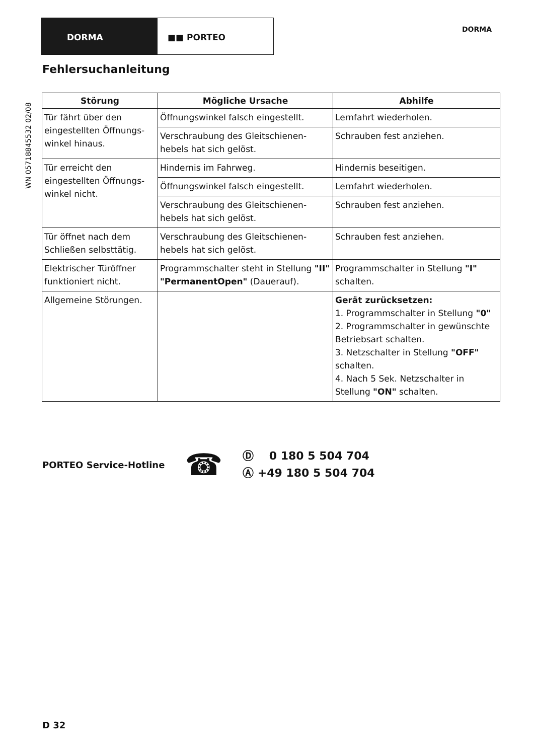DORMA ■■ PORTEO
DORMA
WN 05718845532 02/08
Fehlersuchanleitung
| Störung | Mögliche Ursache | Abhilfe |
| --- | --- | --- |
| Tür fährt über den eingestellten Öffnungs­winkel hinaus. | Öffnungswinkel falsch eingestellt. | Lernfahrt wiederholen. |
| | Verschraubung des Gleitschienen­hebels hat sich gelöst. | Schrauben fest anziehen. |
| Tür erreicht den eingestellten Öffnungs­winkel nicht. | Hindernis im Fahrweg. | Hindernis beseitigen. |
| | Öffnungswinkel falsch eingestellt. | Lernfahrt wiederholen. |
| | Verschraubung des Gleitschienen­hebels hat sich gelöst. | Schrauben fest anziehen. |
| Tür öffnet nach dem Schließen selbsttätig. | Verschraubung des Gleitschienen­hebels hat sich gelöst. | Schrauben fest anziehen. |
| Elektrischer Türöffner funktioniert nicht. | Programmschalter steht in Stellung "II" "PermanentOpen" (Dauerauf). | Programmschalter in Stellung "I" schalten. |
| Allgemeine Störungen. | | Gerät zurücksetzen: 1. Programmschalter in Stellung "0" 2. Programmschalter in gewünschte Betriebsart schalten. 3. Netzschalter in Stellung "OFF" schalten. 4. Nach 5 Sek. Netzschalter in Stellung "ON" schalten. |
PORTEO Service-Hotline
☎
Ⓓ 0 180 5 504 704
Ⓐ +49 180 5 504 704
D 32